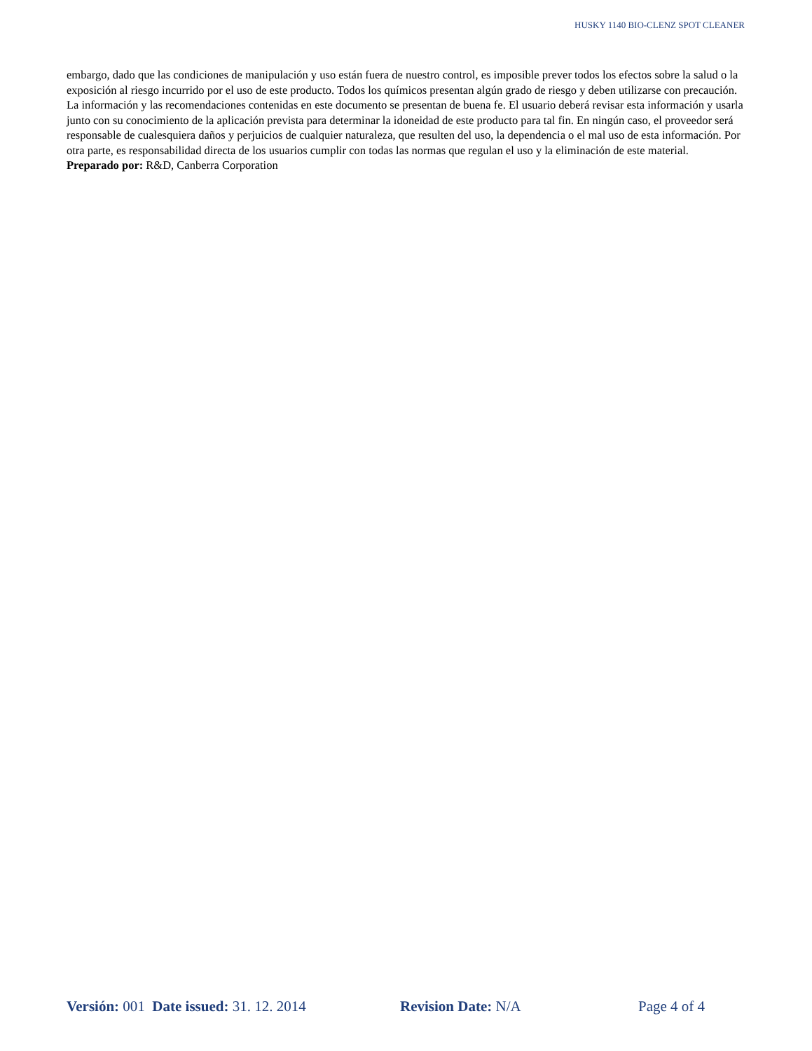HUSKY 1140 BIO-CLENZ SPOT CLEANER
embargo, dado que las condiciones de manipulación y uso están fuera de nuestro control, es imposible prever todos los efectos sobre la salud o la exposición al riesgo incurrido por el uso de este producto. Todos los químicos presentan algún grado de riesgo y deben utilizarse con precaución. La información y las recomendaciones contenidas en este documento se presentan de buena fe. El usuario deberá revisar esta información y usarla junto con su conocimiento de la aplicación prevista para determinar la idoneidad de este producto para tal fin. En ningún caso, el proveedor será responsable de cualesquiera daños y perjuicios de cualquier naturaleza, que resulten del uso, la dependencia o el mal uso de esta información. Por otra parte, es responsabilidad directa de los usuarios cumplir con todas las normas que regulan el uso y la eliminación de este material.
Preparado por: R&D, Canberra Corporation
Versión: 001 Date issued: 31. 12. 2014 Revision Date: N/A Page 4 of 4